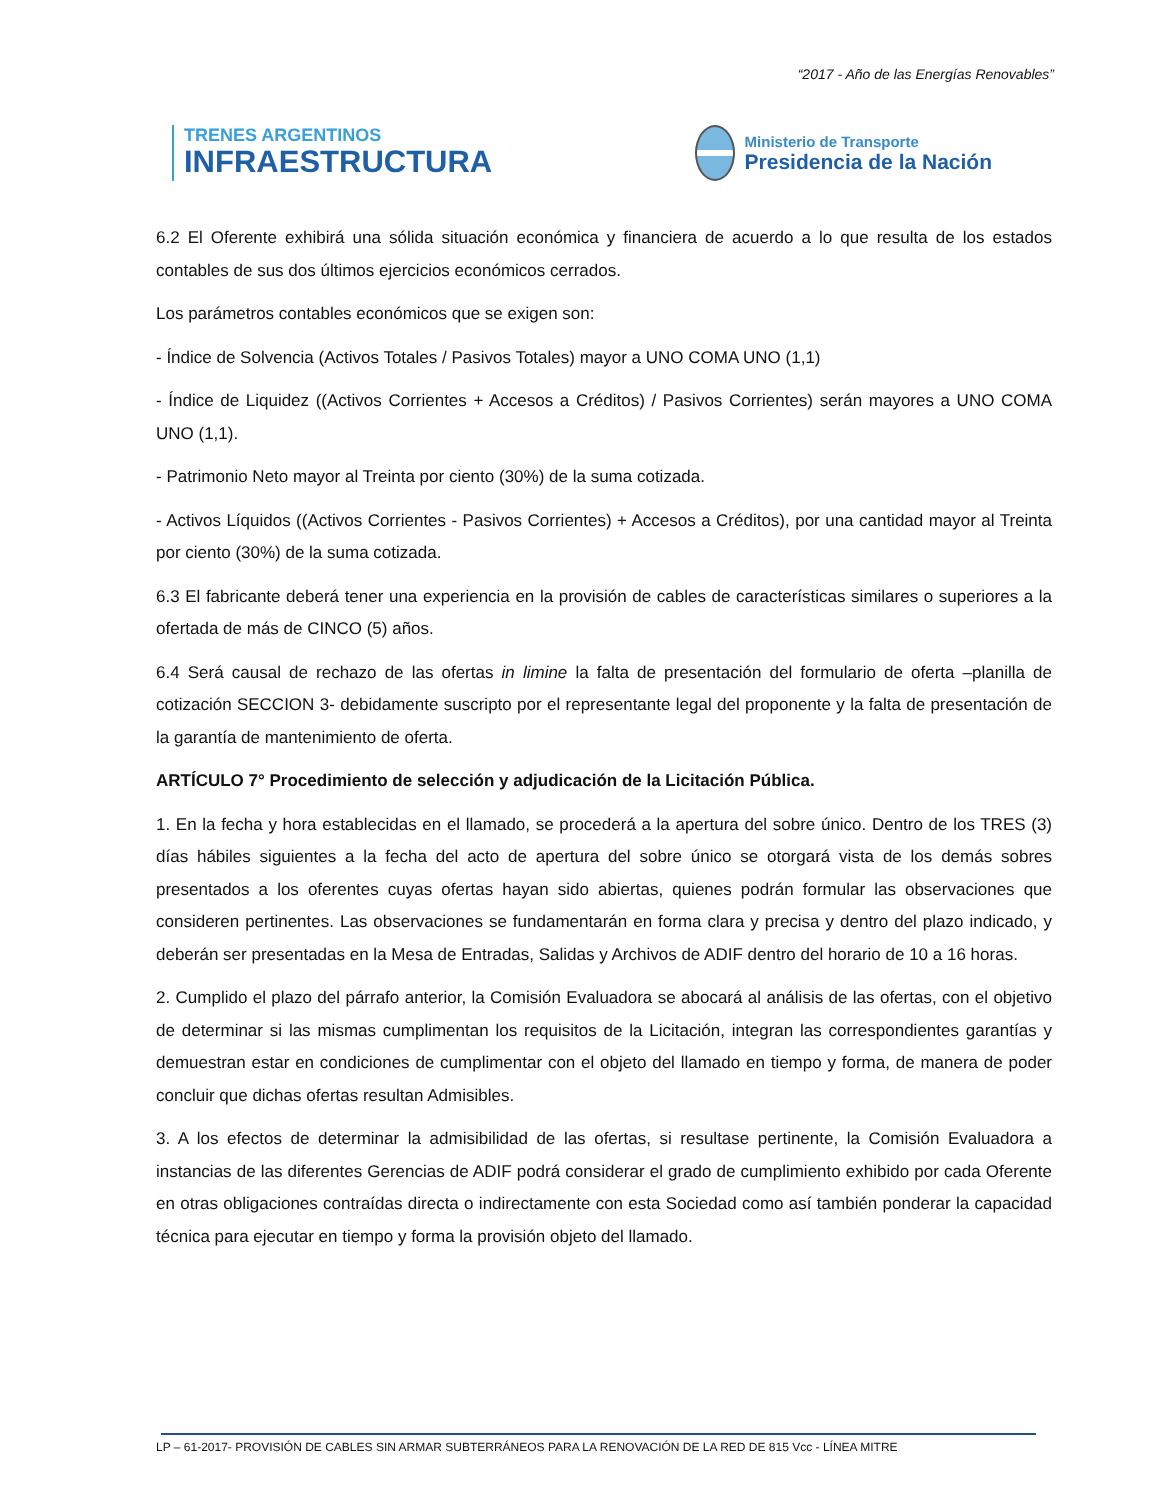“2017 - Año de las Energías Renovables”
TRENES ARGENTINOS
INFRAESTRUCTURA
Ministerio de Transporte
Presidencia de la Nación
6.2 El Oferente exhibirá una sólida situación económica y financiera de acuerdo a lo que resulta de los estados contables de sus dos últimos ejercicios económicos cerrados.
Los parámetros contables económicos que se exigen son:
- Índice de Solvencia (Activos Totales / Pasivos Totales) mayor a UNO COMA UNO (1,1)
- Índice de Liquidez ((Activos Corrientes + Accesos a Créditos) / Pasivos Corrientes) serán mayores a UNO COMA UNO (1,1).
- Patrimonio Neto mayor al Treinta por ciento (30%) de la suma cotizada.
- Activos Líquidos ((Activos Corrientes - Pasivos Corrientes) + Accesos a Créditos), por una cantidad mayor al Treinta por ciento (30%) de la suma cotizada.
6.3 El fabricante deberá tener una experiencia en la provisión de cables de características similares o superiores a la ofertada de más de CINCO (5) años.
6.4 Será causal de rechazo de las ofertas in limine la falta de presentación del formulario de oferta –planilla de cotización SECCION 3- debidamente suscripto por el representante legal del proponente y la falta de presentación de la garantía de mantenimiento de oferta.
ARTÍCULO 7° Procedimiento de selección y adjudicación de la Licitación Pública.
1. En la fecha y hora establecidas en el llamado, se procederá a la apertura del sobre único. Dentro de los TRES (3) días hábiles siguientes a la fecha del acto de apertura del sobre único se otorgará vista de los demás sobres presentados a los oferentes cuyas ofertas hayan sido abiertas, quienes podrán formular las observaciones que consideren pertinentes. Las observaciones se fundamentarán en forma clara y precisa y dentro del plazo indicado, y deberán ser presentadas en la Mesa de Entradas, Salidas y Archivos de ADIF dentro del horario de 10 a 16 horas.
2. Cumplido el plazo del párrafo anterior, la Comisión Evaluadora se abocará al análisis de las ofertas, con el objetivo de determinar si las mismas cumplimentan los requisitos de la Licitación, integran las correspondientes garantías y demuestran estar en condiciones de cumplimentar con el objeto del llamado en tiempo y forma, de manera de poder concluir que dichas ofertas resultan Admisibles.
3. A los efectos de determinar la admisibilidad de las ofertas, si resultase pertinente, la Comisión Evaluadora a instancias de las diferentes Gerencias de ADIF podrá considerar el grado de cumplimiento exhibido por cada Oferente en otras obligaciones contraídas directa o indirectamente con esta Sociedad como así también ponderar la capacidad técnica para ejecutar en tiempo y forma la provisión objeto del llamado.
LP – 61-2017- PROVISIÓN DE CABLES SIN ARMAR SUBTERRÁNEOS PARA LA RENOVACIÓN DE LA RED DE 815 Vcc - LÍNEA MITRE